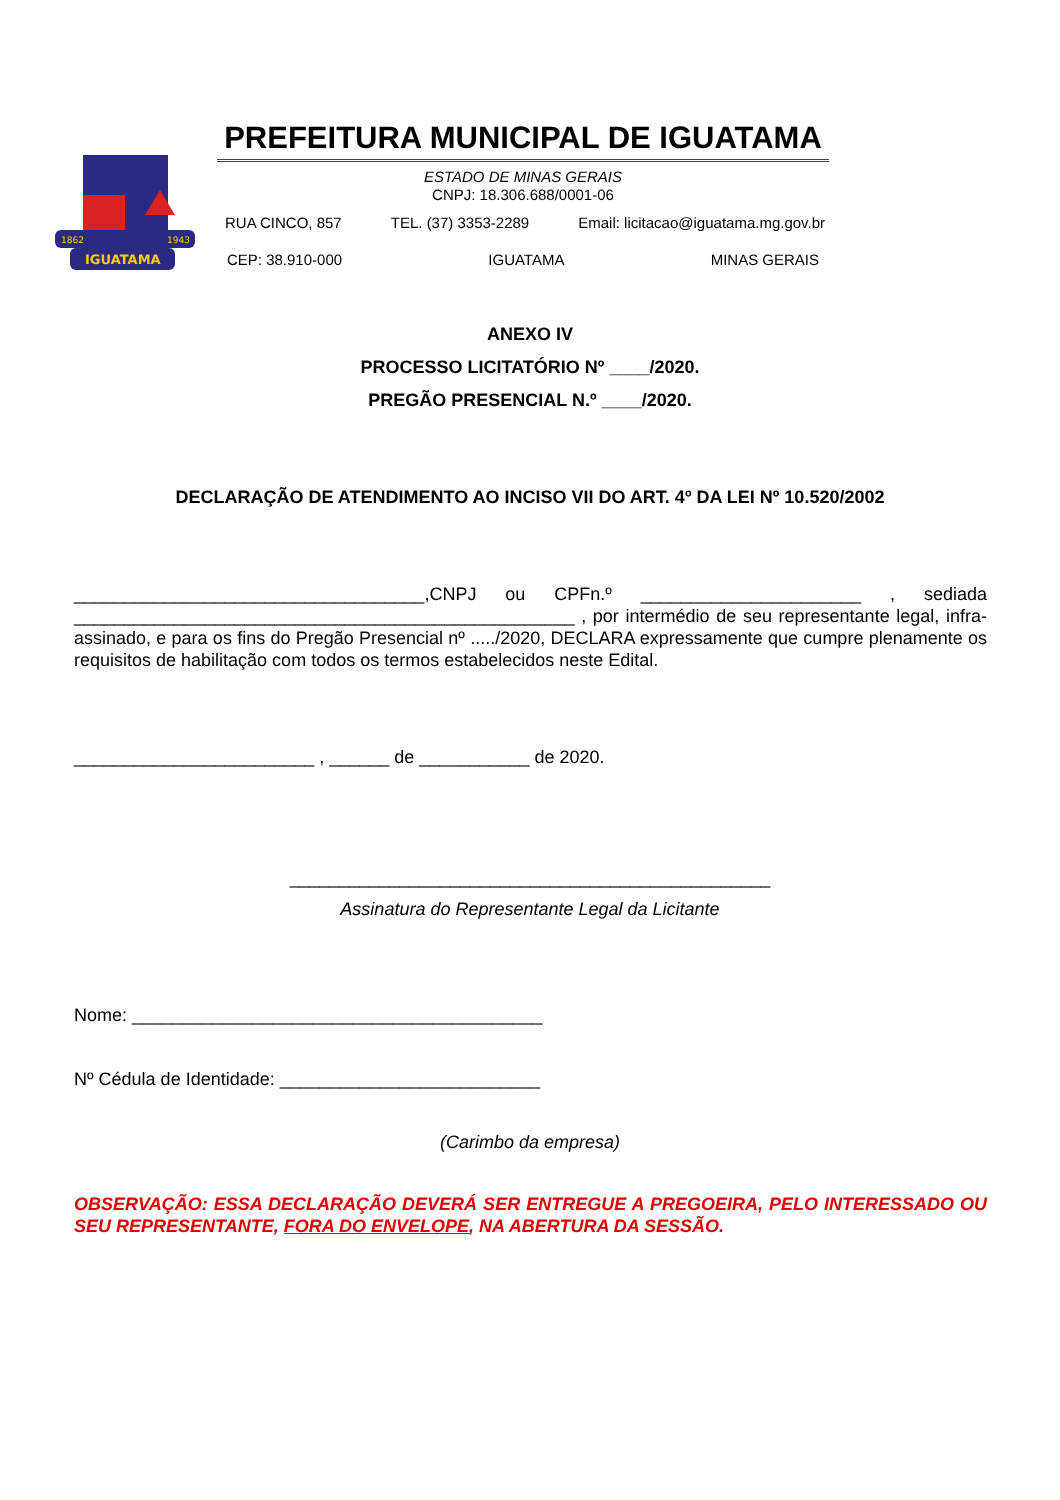IGUATAMA
1862
1943
PREFEITURA MUNICIPAL DE IGUATAMA
ESTADO DE MINAS GERAIS
CNPJ: 18.306.688/0001-06
RUA CINCO, 857 TEL. (37) 3353-2289 Email: licitacao@iguatama.mg.gov.br
CEP: 38.910-000 IGUATAMA MINAS GERAIS
ANEXO IV
PROCESSO LICITATÓRIO Nº ____/2020.
PREGÃO PRESENCIAL N.º ____/2020.
DECLARAÇÃO DE ATENDIMENTO AO INCISO VII DO ART. 4º DA LEI Nº 10.520/2002
___________________________________,CNPJ ou CPFn.º ______________________ , sediada __________________________________________________ , por intermédio de seu representante legal, infra-assinado, e para os fins do Pregão Presencial nº ...../2020, DECLARA expressamente que cumpre plenamente os requisitos de habilitação com todos os termos estabelecidos neste Edital.
________________________ , ______ de ___________ de 2020.
________________________________________________
Assinatura do Representante Legal da Licitante
Nome: _________________________________________
Nº Cédula de Identidade: __________________________
(Carimbo da empresa)
OBSERVAÇÃO: ESSA DECLARAÇÃO DEVERÁ SER ENTREGUE A PREGOEIRA, PELO INTERESSADO OU SEU REPRESENTANTE, FORA DO ENVELOPE, NA ABERTURA DA SESSÃO.